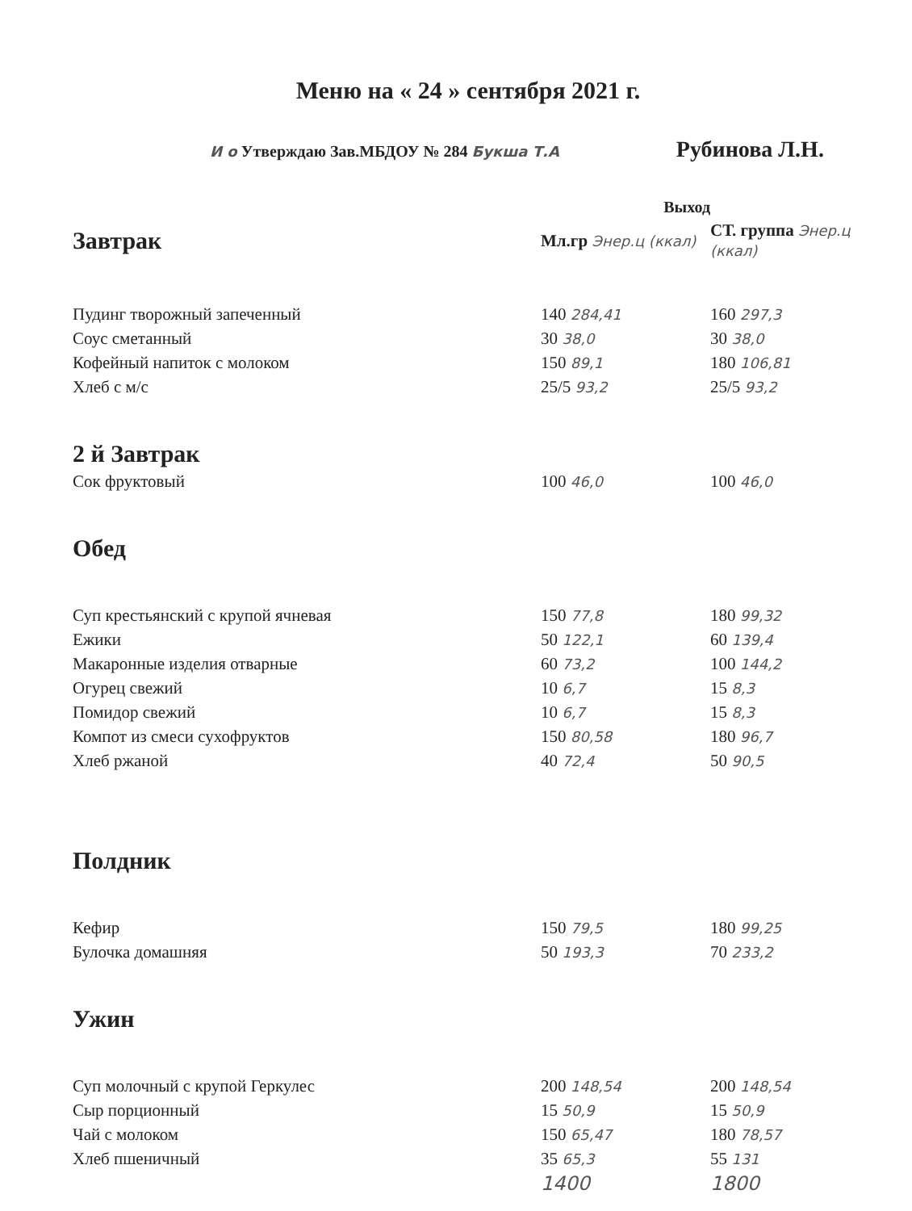Меню на « 24 » сентября 2021 г.
И о Утверждаю Зав.МБДОУ № 284 Букша Т.А Рубинова Л.Н.
| | Выход | |
| Завтрак | Мл.гр Энер.ц (ккал) | СТ. группа Энер.ц (ккал) |
| Пудинг творожный запеченный | 140 284,41 | 160 297,3 |
| Соус сметанный | 30 38,0 | 30 38,0 |
| Кофейный напиток с молоком | 150 89,1 | 180 106,81 |
| Хлеб с м/с | 25/5 93,2 | 25/5 93,2 |
| 2 й Завтрак | | |
| Сок фруктовый | 100 46,0 | 100 46,0 |
| Обед | | |
| Суп крестьянский с крупой ячневая | 150 77,8 | 180 99,32 |
| Ежики | 50 122,1 | 60 139,4 |
| Макаронные изделия отварные | 60 73,2 | 100 144,2 |
| Огурец свежий | 10 6,7 | 15 8,3 |
| Помидор свежий | 10 6,7 | 15 8,3 |
| Компот из смеси сухофруктов | 150 80,58 | 180 96,7 |
| Хлеб ржаной | 40 72,4 | 50 90,5 |
| Полдник | | |
| Кефир | 150 79,5 | 180 99,25 |
| Булочка домашняя | 50 193,3 | 70 233,2 |
| Ужин | | |
| Суп молочный с крупой Геркулес | 200 148,54 | 200 148,54 |
| Сыр порционный | 15 50,9 | 15 50,9 |
| Чай с молоком | 150 65,47 | 180 78,57 |
| Хлеб пшеничный | 35 65,3 | 55 131 |
| | 1400 | 1800 |